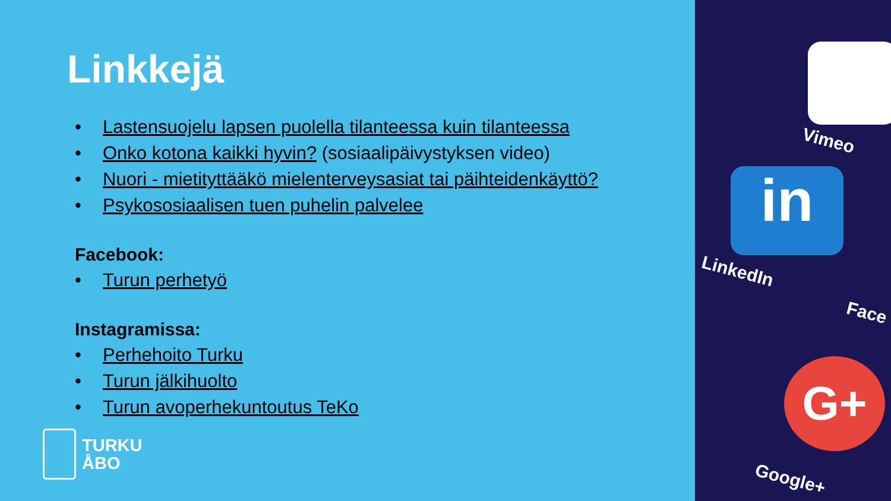Linkkejä
• Lastensuojelu lapsen puolella tilanteessa kuin tilanteessa
• Onko kotona kaikki hyvin? (sosiaalipäivystyksen video)
• Nuori - mietityttääkö mielenterveysasiat tai päihteidenkäyttö?
• Psykososiaalisen tuen puhelin palvelee
Facebook:
• Turun perhetyö
Instagramissa:
• Perhehoito Turku
• Turun jälkihuolto
• Turun avoperhekuntoutus TeKo
TURKU
ÅBO
Vimeo
in
LinkedIn
Face
G+
Google+